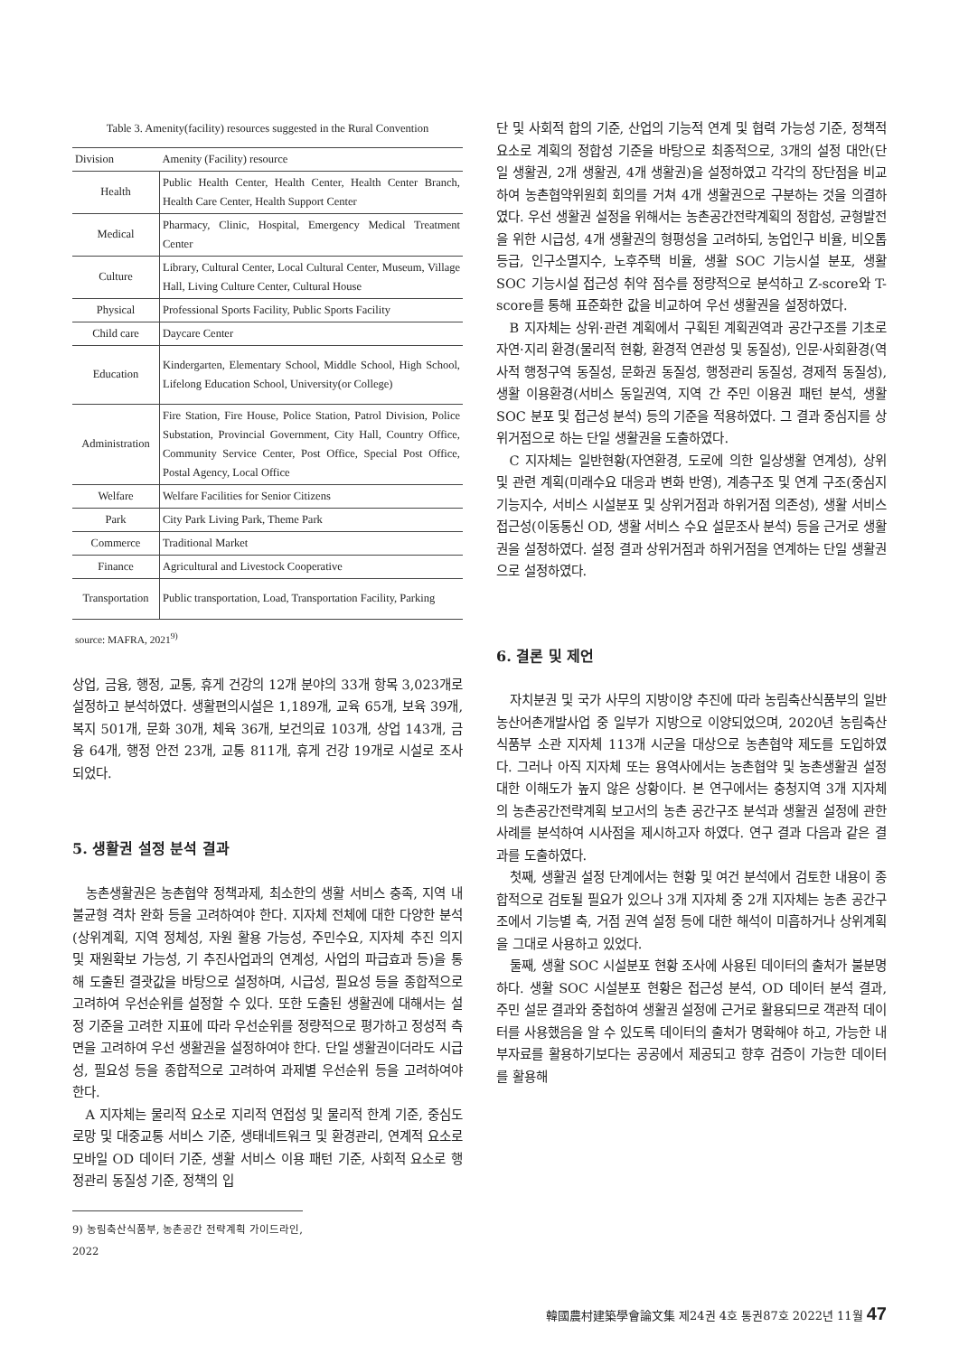Table 3. Amenity(facility) resources suggested in the Rural Convention
| Division | Amenity (Facility) resource |
| --- | --- |
| Health | Public Health Center, Health Center, Health Center Branch, Health Care Center, Health Support Center |
| Medical | Pharmacy, Clinic, Hospital, Emergency Medical Treatment Center |
| Culture | Library, Cultural Center, Local Cultural Center, Museum, Village Hall, Living Culture Center, Cultural House |
| Physical | Professional Sports Facility, Public Sports Facility |
| Child care | Daycare Center |
| Education | Kindergarten, Elementary School, Middle School, High School, Lifelong Education School, University(or College) |
| Administration | Fire Station, Fire House, Police Station, Patrol Division, Police Substation, Provincial Government, City Hall, Country Office, Community Service Center, Post Office, Special Post Office, Postal Agency, Local Office |
| Welfare | Welfare Facilities for Senior Citizens |
| Park | City Park Living Park, Theme Park |
| Commerce | Traditional Market |
| Finance | Agricultural and Livestock Cooperative |
| Transportation | Public transportation, Load, Transportation Facility, Parking |
source: MAFRA, 2021<sup>9)</sup>
상업, 금융, 행정, 교통, 휴게 건강의 12개 분야의 33개 항목 3,023개로 설정하고 분석하였다. 생활편의시설은 1,189개, 교육 65개, 보육 39개, 복지 501개, 문화 30개, 체육 36개, 보건의료 103개, 상업 143개, 금융 64개, 행정 안전 23개, 교통 811개, 휴게 건강 19개로 시설로 조사되었다.
5. 생활권 설정 분석 결과
농촌생활권은 농촌협약 정책과제, 최소한의 생활 서비스 충족, 지역 내 불균형 격차 완화 등을 고려하여야 한다. 지자체 전체에 대한 다양한 분석(상위계획, 지역 정체성, 자원 활용 가능성, 주민수요, 지자체 추진 의지 및 재원확보 가능성, 기 추진사업과의 연계성, 사업의 파급효과 등)을 통해 도출된 결괏값을 바탕으로 설정하며, 시급성, 필요성 등을 종합적으로 고려하여 우선순위를 설정할 수 있다. 또한 도출된 생활권에 대해서는 설정 기준을 고려한 지표에 따라 우선순위를 정량적으로 평가하고 정성적 측면을 고려하여 우선 생활권을 설정하여야 한다. 단일 생활권이더라도 시급성, 필요성 등을 종합적으로 고려하여 과제별 우선순위 등을 고려하여야 한다.
A 지자체는 물리적 요소로 지리적 연접성 및 물리적 한계 기준, 중심도로망 및 대중교통 서비스 기준, 생태네트워크 및 환경관리, 연계적 요소로 모바일 OD 데이터 기준, 생활 서비스 이용 패턴 기준, 사회적 요소로 행정관리 동질성 기준, 정책의 입
9) 농림축산식품부, 농촌공간 전략계획 가이드라인, 2022
단 및 사회적 합의 기준, 산업의 기능적 연계 및 협력 가능성 기준, 정책적 요소로 계획의 정합성 기준을 바탕으로 최종적으로, 3개의 설정 대안(단일 생활권, 2개 생활권, 4개 생활권)을 설정하였고 각각의 장단점을 비교하여 농촌협약위원회 회의를 거쳐 4개 생활권으로 구분하는 것을 의결하였다. 우선 생활권 설정을 위해서는 농촌공간전략계획의 정합성, 균형발전을 위한 시급성, 4개 생활권의 형평성을 고려하되, 농업인구 비율, 비오톱 등급, 인구소멸지수, 노후주택 비율, 생활 SOC 기능시설 분포, 생활 SOC 기능시설 접근성 취약 점수를 정량적으로 분석하고 Z-score와 T-score를 통해 표준화한 값을 비교하여 우선 생활권을 설정하였다.
B 지자체는 상위·관련 계획에서 구획된 계획권역과 공간구조를 기초로 자연·지리 환경(물리적 현황, 환경적 연관성 및 동질성), 인문·사회환경(역사적 행정구역 동질성, 문화권 동질성, 행정관리 동질성, 경제적 동질성), 생활 이용환경(서비스 동일권역, 지역 간 주민 이용권 패턴 분석, 생활 SOC 분포 및 접근성 분석) 등의 기준을 적용하였다. 그 결과 중심지를 상위거점으로 하는 단일 생활권을 도출하였다.
C 지자체는 일반현황(자연환경, 도로에 의한 일상생활 연계성), 상위 및 관련 계획(미래수요 대응과 변화 반영), 계층구조 및 연계 구조(중심지 기능지수, 서비스 시설분포 및 상위거점과 하위거점 의존성), 생활 서비스 접근성(이동통신 OD, 생활 서비스 수요 설문조사 분석) 등을 근거로 생활권을 설정하였다. 설정 결과 상위거점과 하위거점을 연계하는 단일 생활권으로 설정하였다.
6. 결론 및 제언
자치분권 및 국가 사무의 지방이양 추진에 따라 농림축산식품부의 일반농산어촌개발사업 중 일부가 지방으로 이양되었으며, 2020년 농림축산식품부 소관 지자체 113개 시군을 대상으로 농촌협약 제도를 도입하였다. 그러나 아직 지자체 또는 용역사에서는 농촌협약 및 농촌생활권 설정 대한 이해도가 높지 않은 상황이다. 본 연구에서는 충청지역 3개 지자체의 농촌공간전략계획 보고서의 농촌 공간구조 분석과 생활권 설정에 관한 사례를 분석하여 시사점을 제시하고자 하였다. 연구 결과 다음과 같은 결과를 도출하였다.
첫째, 생활권 설정 단계에서는 현황 및 여건 분석에서 검토한 내용이 종합적으로 검토될 필요가 있으나 3개 지자체 중 2개 지자체는 농촌 공간구조에서 기능별 축, 거점 권역 설정 등에 대한 해석이 미흡하거나 상위계획을 그대로 사용하고 있었다.
둘째, 생활 SOC 시설분포 현황 조사에 사용된 데이터의 출처가 불분명하다. 생활 SOC 시설분포 현황은 접근성 분석, OD 데이터 분석 결과, 주민 설문 결과와 중첩하여 생활권 설정에 근거로 활용되므로 객관적 데이터를 사용했음을 알 수 있도록 데이터의 출처가 명확해야 하고, 가능한 내부자료를 활용하기보다는 공공에서 제공되고 향후 검증이 가능한 데이터를 활용해
韓國農村建築學會論文集 제24권 4호 통권87호 2022년 11월 47